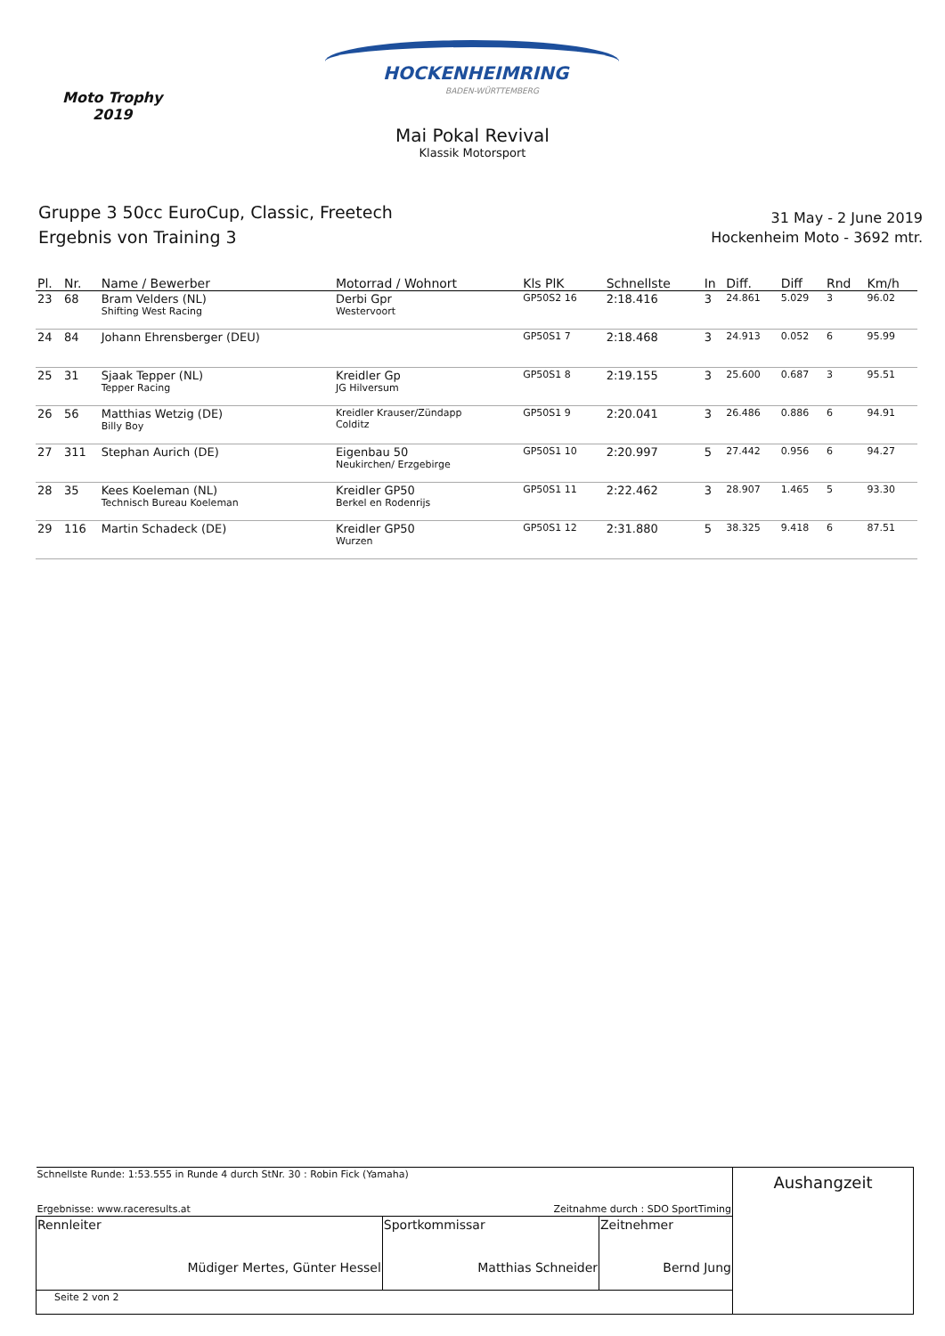Moto Trophy
2019
HOCKENHEIMRING
BADEN-WÜRTTEMBERG
Mai Pokal Revival
Klassik Motorsport
Gruppe 3 50cc EuroCup, Classic, Freetech
Ergebnis von Training 3
31 May - 2 June 2019
Hockenheim Moto - 3692 mtr.
| Pl. | Nr. | Name / Bewerber | Motorrad / Wohnort | Kls PlK | Schnellste | In | Diff. | Diff | Rnd | Km/h |
| --- | --- | --- | --- | --- | --- | --- | --- | --- | --- | --- |
| 23 | 68 | Bram Velders (NL) Shifting West Racing | Derbi Gpr Westervoort | GP50S2 16 | 2:18.416 | 3 | 24.861 | 5.029 | 3 | 96.02 |
| 24 | 84 | Johann Ehrensberger (DEU) | | GP50S1 7 | 2:18.468 | 3 | 24.913 | 0.052 | 6 | 95.99 |
| 25 | 31 | Sjaak Tepper (NL) Tepper Racing | Kreidler Gp JG Hilversum | GP50S1 8 | 2:19.155 | 3 | 25.600 | 0.687 | 3 | 95.51 |
| 26 | 56 | Matthias Wetzig (DE) Billy Boy | Kreidler Krauser/Zündapp Colditz | GP50S1 9 | 2:20.041 | 3 | 26.486 | 0.886 | 6 | 94.91 |
| 27 | 311 | Stephan Aurich (DE) | Eigenbau 50 Neukirchen/ Erzgebirge | GP50S1 10 | 2:20.997 | 5 | 27.442 | 0.956 | 6 | 94.27 |
| 28 | 35 | Kees Koeleman (NL) Technisch Bureau Koeleman | Kreidler GP50 Berkel en Rodenrijs | GP50S1 11 | 2:22.462 | 3 | 28.907 | 1.465 | 5 | 93.30 |
| 29 | 116 | Martin Schadeck (DE) | Kreidler GP50 Wurzen | GP50S1 12 | 2:31.880 | 5 | 38.325 | 9.418 | 6 | 87.51 |
| Schnellste Runde: 1:53.555 in Runde 4 durch StNr. 30 : Robin Fick (Yamaha) Ergebnisse: www.raceresults.at Zeitnahme durch : SDO SportTiming | | | Aushangzeit |
| Rennleiter Müdiger Mertes, Günter Hessel | Sportkommissar Matthias Schneider | Zeitnehmer Bernd Jung | |
| Seite 2 von 2 | | | |